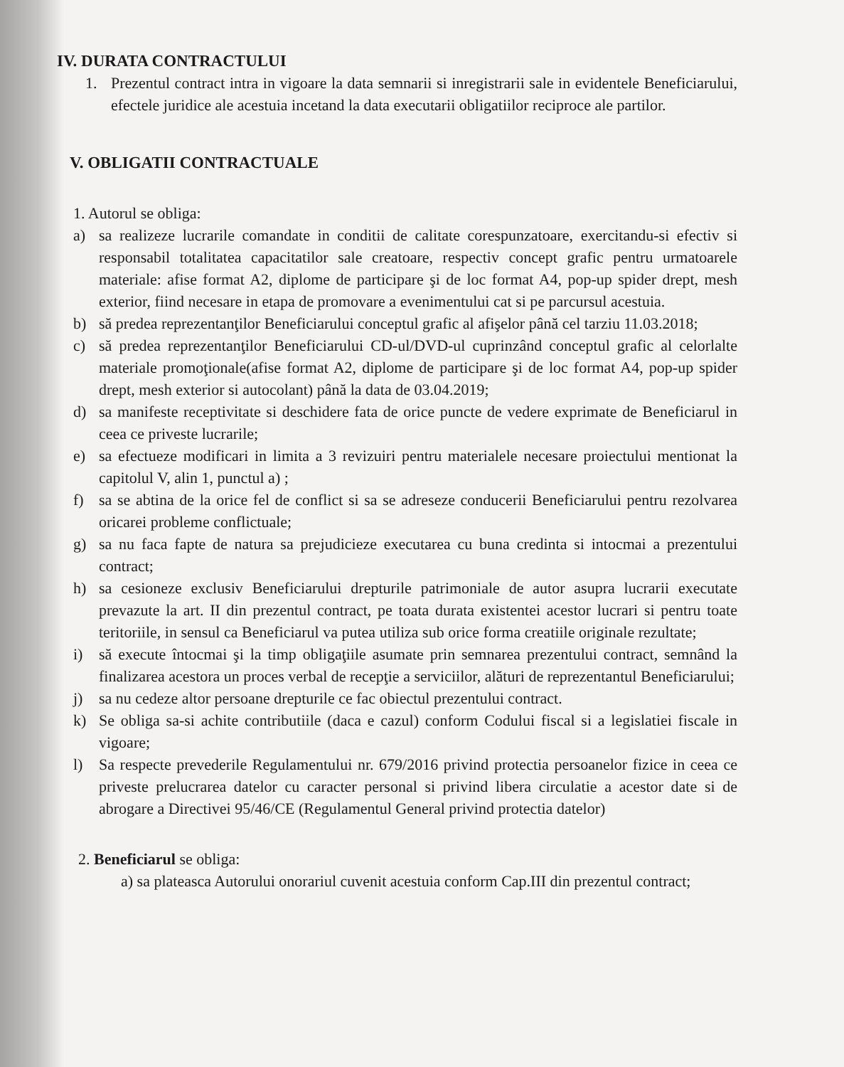IV. DURATA CONTRACTULUI
1. Prezentul contract intra in vigoare la data semnarii si inregistrarii sale in evidentele Beneficiarului, efectele juridice ale acestuia incetand la data executarii obligatiilor reciproce ale partilor.
V. OBLIGATII CONTRACTUALE
1. Autorul se obliga:
a) sa realizeze lucrarile comandate in conditii de calitate corespunzatoare, exercitandu-si efectiv si responsabil totalitatea capacitatilor sale creatoare, respectiv concept grafic pentru urmatoarele materiale: afise format A2, diplome de participare şi de loc format A4, pop-up spider drept, mesh exterior, fiind necesare in etapa de promovare a evenimentului cat si pe parcursul acestuia.
b) să predea reprezentanţilor Beneficiarului conceptul grafic al afişelor până cel tarziu 11.03.2018;
c) să predea reprezentanţilor Beneficiarului CD-ul/DVD-ul cuprinzând conceptul grafic al celorlalte materiale promoţionale(afise format A2, diplome de participare şi de loc format A4, pop-up spider drept, mesh exterior si autocolant) până la data de 03.04.2019;
d) sa manifeste receptivitate si deschidere fata de orice puncte de vedere exprimate de Beneficiarul in ceea ce priveste lucrarile;
e) sa efectueze modificari in limita a 3 revizuiri pentru materialele necesare proiectului mentionat la capitolul V, alin 1, punctul a) ;
f) sa se abtina de la orice fel de conflict si sa se adreseze conducerii Beneficiarului pentru rezolvarea oricarei probleme conflictuale;
g) sa nu faca fapte de natura sa prejudicieze executarea cu buna credinta si intocmai a prezentului contract;
h) sa cesioneze exclusiv Beneficiarului drepturile patrimoniale de autor asupra lucrarii executate prevazute la art. II din prezentul contract, pe toata durata existentei acestor lucrari si pentru toate teritoriile, in sensul ca Beneficiarul va putea utiliza sub orice forma creatiile originale rezultate;
i) să execute întocmai şi la timp obligaţiile asumate prin semnarea prezentului contract, semnând la finalizarea acestora un proces verbal de recepţie a serviciilor, alături de reprezentantul Beneficiarului;
j) sa nu cedeze altor persoane drepturile ce fac obiectul prezentului contract.
k) Se obliga sa-si achite contributiile (daca e cazul) conform Codului fiscal si a legislatiei fiscale in vigoare;
l) Sa respecte prevederile Regulamentului nr. 679/2016 privind protectia persoanelor fizice in ceea ce priveste prelucrarea datelor cu caracter personal si privind libera circulatie a acestor date si de abrogare a Directivei 95/46/CE (Regulamentul General privind protectia datelor)
2. Beneficiarul se obliga:
a) sa plateasca Autorului onorariul cuvenit acestuia conform Cap.III din prezentul contract;